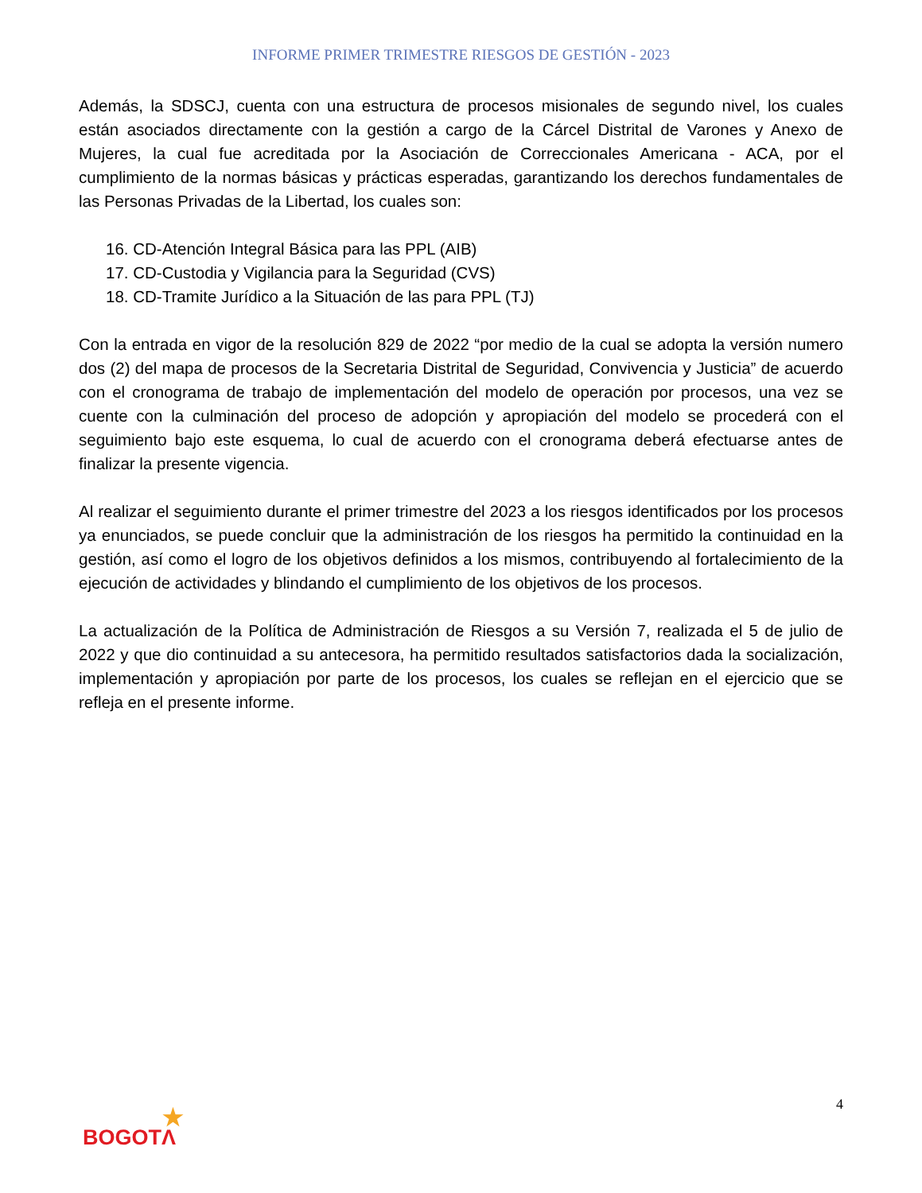INFORME PRIMER TRIMESTRE RIESGOS DE GESTIÓN - 2023
Además, la SDSCJ, cuenta con una estructura de procesos misionales de segundo nivel, los cuales están asociados directamente con la gestión a cargo de la Cárcel Distrital de Varones y Anexo de Mujeres, la cual fue acreditada por la Asociación de Correccionales Americana - ACA, por el cumplimiento de la normas básicas y prácticas esperadas, garantizando los derechos fundamentales de las Personas Privadas de la Libertad, los cuales son:
16. CD-Atención Integral Básica para las PPL (AIB)
17. CD-Custodia y Vigilancia para la Seguridad (CVS)
18. CD-Tramite Jurídico a la Situación de las para PPL (TJ)
Con la entrada en vigor de la resolución 829 de 2022 “por medio de la cual se adopta la versión numero dos (2) del mapa de procesos de la Secretaria Distrital de Seguridad, Convivencia y Justicia” de acuerdo con el cronograma de trabajo de implementación del modelo de operación por procesos, una vez se cuente con la culminación del proceso de adopción y apropiación del modelo se procederá con el seguimiento bajo este esquema, lo cual de acuerdo con el cronograma deberá efectuarse antes de finalizar la presente vigencia.
Al realizar el seguimiento durante el primer trimestre del 2023 a los riesgos identificados por los procesos ya enunciados, se puede concluir que la administración de los riesgos ha permitido la continuidad en la gestión, así como el logro de los objetivos definidos a los mismos, contribuyendo al fortalecimiento de la ejecución de actividades y blindando el cumplimiento de los objetivos de los procesos.
La actualización de la Política de Administración de Riesgos a su Versión 7, realizada el 5 de julio de 2022 y que dio continuidad a su antecesora, ha permitido resultados satisfactorios dada la socialización, implementación y apropiación por parte de los procesos, los cuales se reflejan en el ejercicio que se refleja en el presente informe.
4
★
BOGOTΛ